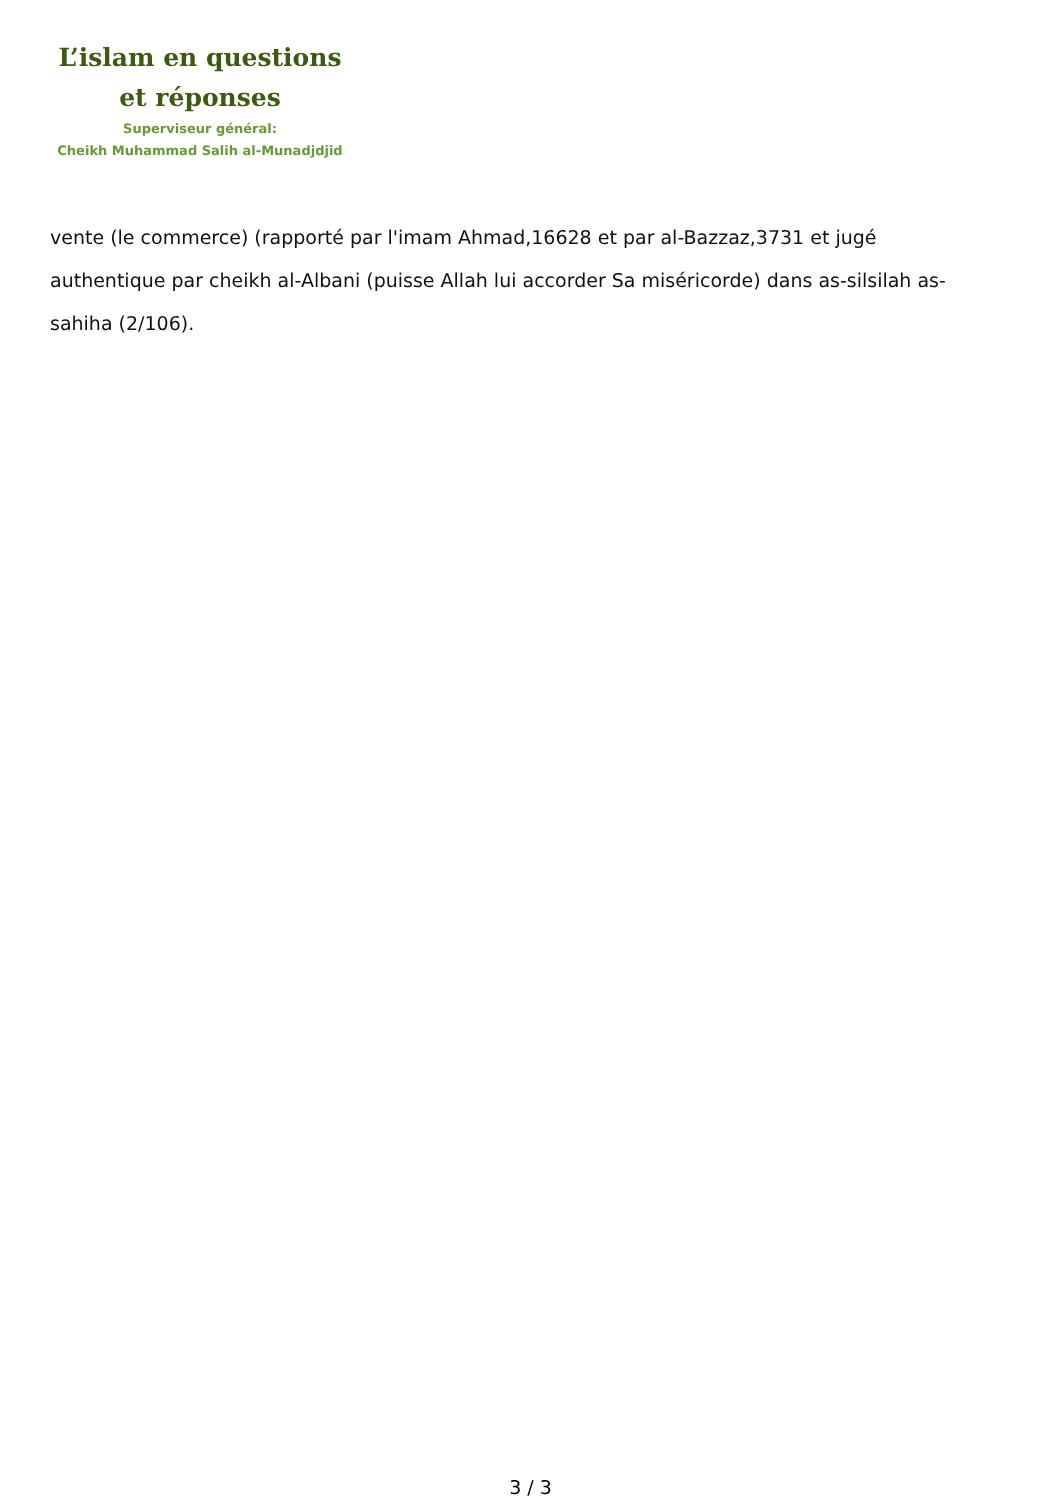L’islam en questions
et réponses
Superviseur général:
Cheikh Muhammad Salih al-Munadjdjid
vente (le commerce) (rapporté par l'imam Ahmad,16628 et par al-Bazzaz,3731 et jugé authentique par cheikh al-Albani (puisse Allah lui accorder Sa miséricorde) dans as-silsilah as-sahiha (2/106).
3 / 3